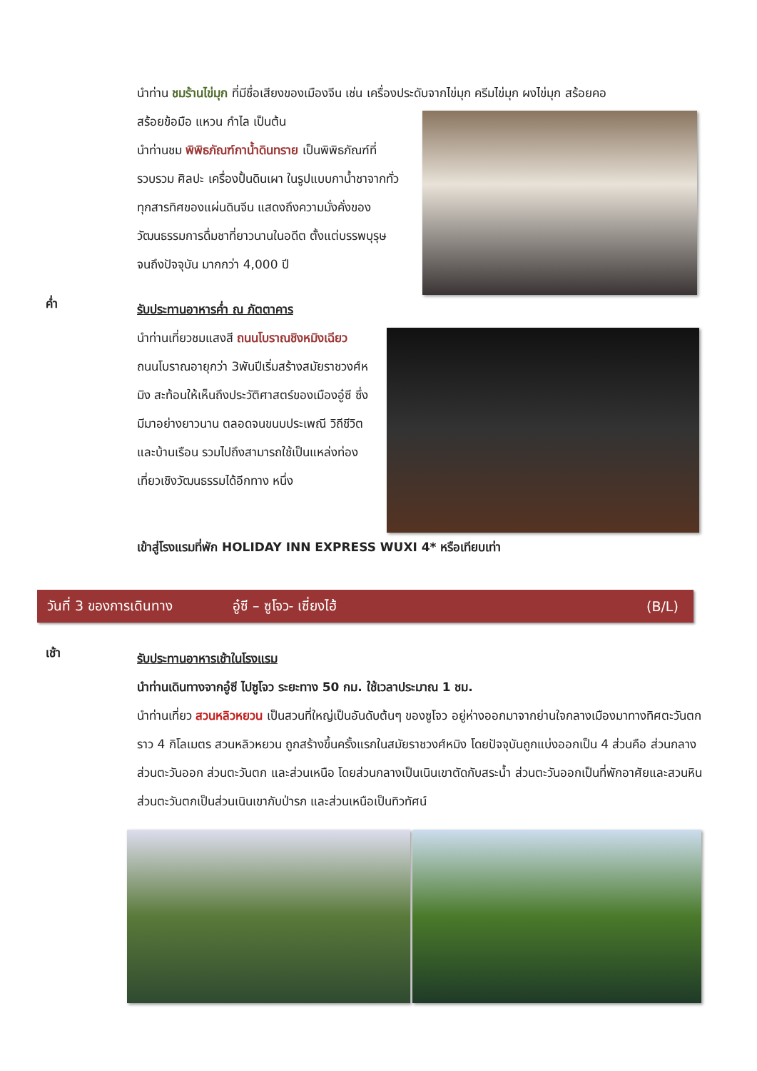นำท่าน ชมร้านไข่มุก ที่มีชื่อเสียงของเมืองจีน เช่น เครื่องประดับจากไข่มุก ครีมไข่มุก ผงไข่มุก สร้อยคอ
สร้อยข้อมือ แหวน กำไล เป็นต้น
นำท่านชม พิพิธภัณฑ์กาน้ำดินทราย เป็นพิพิธภัณฑ์ที่รวบรวม ศิลปะ เครื่องปั้นดินเผา ในรูปแบบกาน้ำชาจากทั่วทุกสารทิศของแผ่นดินจีน แสดงถึงความมั่งคั่งของวัฒนธรรมการดื่มชาที่ยาวนานในอดีต ตั้งแต่บรรพบุรุษจนถึงปัจจุบัน มากกว่า 4,000 ปี
ค่ำ
รับประทานอาหารค่ำ ณ ภัตตาคาร
นำท่านเที่ยวชมแสงสี ถนนโบราณชิงหมิงเฉียว ถนนโบราณอายุกว่า 3พันปีเริ่มสร้างสมัยราชวงศ์หมิง สะท้อนให้เห็นถึงประวัติศาสตร์ของเมืองอู๋ซี ซึ่งมีมาอย่างยาวนาน ตลอดจนขนบประเพณี วิถีชีวิต และบ้านเรือน รวมไปถึงสามารถใช้เป็นแหล่งท่องเที่ยวเชิงวัฒนธรรมได้อีกทาง หนึ่ง
เข้าสู่โรงแรมที่พัก HOLIDAY INN EXPRESS WUXI 4* หรือเทียบเท่า
วันที่ 3 ของการเดินทาง อู๋ซี – ซูโจว- เซี่ยงไฮ้ (B/L)
เช้า
รับประทานอาหารเช้าในโรงแรม
นำท่านเดินทางจากอู๋ซี ไปซูโจว ระยะทาง 50 กม. ใช้เวลาประมาณ 1 ชม.
นำท่านเที่ยว สวนหลิวหยวน เป็นสวนที่ใหญ่เป็นอันดับต้นๆ ของซูโจว อยู่ห่างออกมาจากย่านใจกลางเมืองมาทางทิศตะวันตกราว 4 กิโลเมตร สวนหลิวหยวน ถูกสร้างขึ้นครั้งแรกในสมัยราชวงศ์หมิง โดยปัจจุบันถูกแบ่งออกเป็น 4 ส่วนคือ ส่วนกลาง ส่วนตะวันออก ส่วนตะวันตก และส่วนเหนือ โดยส่วนกลางเป็นเนินเขาตัดกับสระน้ำ ส่วนตะวันออกเป็นที่พักอาศัยและสวนหิน ส่วนตะวันตกเป็นส่วนเนินเขากับป่ารก และส่วนเหนือเป็นทิวทัศน์